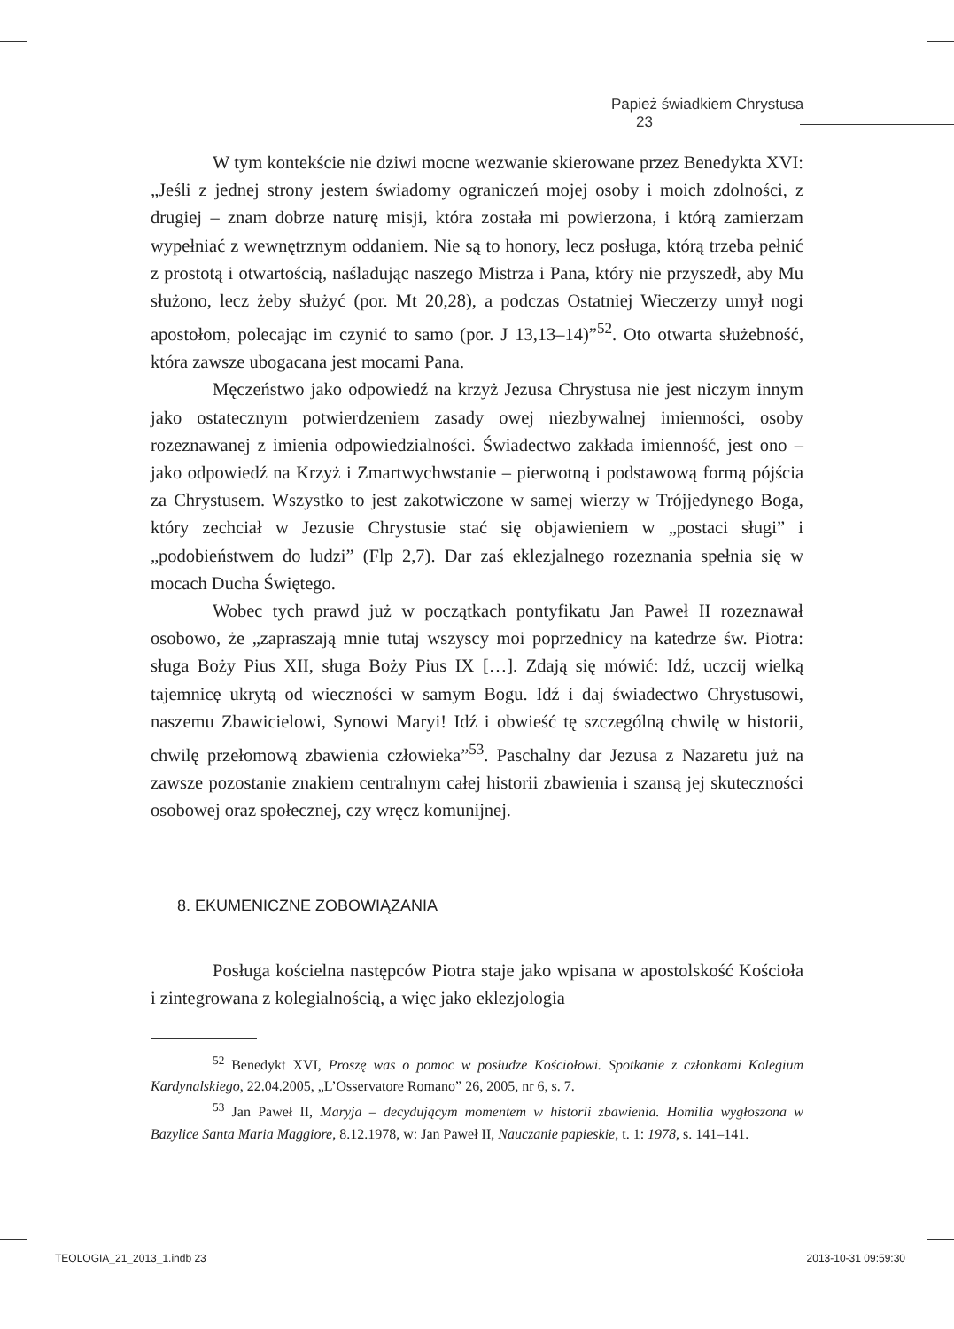Papież świadkiem Chrystusa 23
W tym kontekście nie dziwi mocne wezwanie skierowane przez Benedykta XVI: „Jeśli z jednej strony jestem świadomy ograniczeń mojej osoby i moich zdolności, z drugiej – znam dobrze naturę misji, która została mi powierzona, i którą zamierzam wypełniać z wewnętrznym oddaniem. Nie są to honory, lecz posługa, którą trzeba pełnić z prostotą i otwartością, naśladując naszego Mistrza i Pana, który nie przyszedł, aby Mu służono, lecz żeby służyć (por. Mt 20,28), a podczas Ostatniej Wieczerzy umył nogi apostołom, polecając im czynić to samo (por. J 13,13–14)”<sup>52</sup>. Oto otwarta służebność, która zawsze ubogacana jest mocami Pana.
Męczeństwo jako odpowiedź na krzyż Jezusa Chrystusa nie jest niczym innym jako ostatecznym potwierdzeniem zasady owej niezbywalnej imienności, osoby rozeznawanej z imienia odpowiedzialności. Świadectwo zakłada imienność, jest ono – jako odpowiedź na Krzyż i Zmartwychwstanie – pierwotną i podstawową formą pójścia za Chrystusem. Wszystko to jest zakotwiczone w samej wierzy w Trójjedynego Boga, który zechciał w Jezusie Chrystusie stać się objawieniem w „postaci sługi” i „podobieństwem do ludzi” (Flp 2,7). Dar zaś eklezjalnego rozeznania spełnia się w mocach Ducha Świętego.
Wobec tych prawd już w początkach pontyfikatu Jan Paweł II rozeznawał osobowo, że „zapraszają mnie tutaj wszyscy moi poprzednicy na katedrze św. Piotra: sługa Boży Pius XII, sługa Boży Pius IX […]. Zdają się mówić: Idź, uczcij wielką tajemnicę ukrytą od wieczności w samym Bogu. Idź i daj świadectwo Chrystusowi, naszemu Zbawicielowi, Synowi Maryi! Idź i obwieść tę szczególną chwilę w historii, chwilę przełomową zbawienia człowieka”<sup>53</sup>. Paschalny dar Jezusa z Nazaretu już na zawsze pozostanie znakiem centralnym całej historii zbawienia i szansą jej skuteczności osobowej oraz społecznej, czy wręcz komunijnej.
8. EKUMENICZNE ZOBOWIĄZANIA
Posługa kościelna następców Piotra staje jako wpisana w apostolskość Kościoła i zintegrowana z kolegialnością, a więc jako eklezjologia
<sup>52</sup> Benedykt XVI, Proszę was o pomoc w posłudze Kościołowi. Spotkanie z członkami Kolegium Kardynalskiego, 22.04.2005, „L’Osservatore Romano” 26, 2005, nr 6, s. 7.
<sup>53</sup> Jan Paweł II, Maryja – decydującym momentem w historii zbawienia. Homilia wygłoszona w Bazylice Santa Maria Maggiore, 8.12.1978, w: Jan Paweł II, Nauczanie papieskie, t. 1: 1978, s. 141–141.
TEOLOGIA_21_2013_1.indb 23 2013-10-31 09:59:30